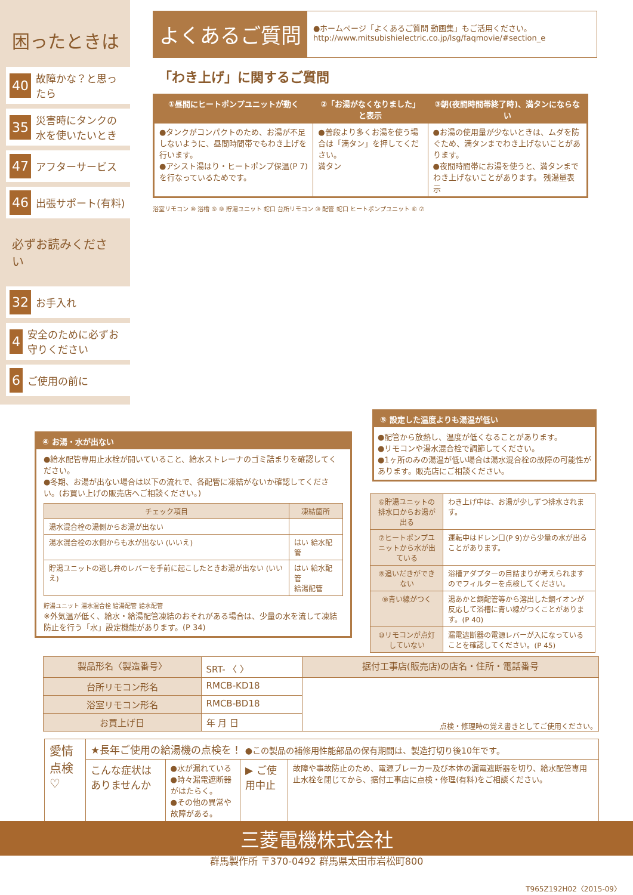困ったときは
40 故障かな？と思ったら
35 災害時にタンクの水を使いたいとき
47 アフターサービス
46 出張サポート(有料)
必ずお読みください
32 お手入れ
4 安全のために必ずお守りください
6 ご使用の前に
よくあるご質問
●ホームページ「よくあるご質問 動画集」もご活用ください。
http://www.mitsubishielectric.co.jp/lsg/faqmovie/#section_e
「わき上げ」に関するご質問
| ①昼間にヒートポンプユニットが動く | ②「お湯がなくなりました」と表示 | ③朝(夜間時間帯終了時)、満タンにならない |
| --- | --- | --- |
| ●タンクがコンパクトのため、お湯が不足しないように、昼間時間帯でもわき上げを行います。 ●アシスト湯はり・ヒートポンプ保温(P 7)を行なっているためです。 | ●普段より多くお湯を使う場合は「満タン」を押してください。 満タン | ●お湯の使用量が少ないときは、ムダを防ぐため、満タンまでわき上げないことがあります。 ●夜間時間帯にお湯を使うと、満タンまでわき上げないことがあります。 残湯量表示 |
浴室リモコン ⑩ 浴槽 ⑨ ⑧ 貯湯ユニット 蛇口 台所リモコン ⑩ 配管 蛇口 ヒートポンプユニット ⑥ ⑦
④ お湯・水が出ない
●給水配管専用止水栓が開いていること、給水ストレーナのゴミ詰まりを確認してください。
●冬期、お湯が出ない場合は以下の流れで、各配管に凍結がないか確認してください。(お買い上げの販売店へご相談ください。)
| チェック項目 | 凍結箇所 |
| --- | --- |
| 湯水混合栓の湯側からお湯が出ない | |
| 湯水混合栓の水側からも水が出ない (いいえ) | はい 給水配管 |
| 貯湯ユニットの逃し弁のレバーを手前に起こしたときお湯が出ない (いいえ) | はい 給水配管 給湯配管 |
貯湯ユニット 湯水混合栓 給湯配管 給水配管
※外気温が低く、給水・給湯配管凍結のおそれがある場合は、少量の水を流して凍結防止を行う「水」設定機能があります。(P 34)
⑤ 設定した温度よりも湯温が低い
●配管から放熱し、温度が低くなることがあります。
●リモコンや湯水混合栓で調節してください。
●1ヶ所のみの湯温が低い場合は湯水混合栓の故障の可能性があります。販売店にご相談ください。
| ⑥貯湯ユニットの排水口からお湯が出る | わき上げ中は、お湯が少しずつ排水されます。 |
| ⑦ヒートポンプユニットから水が出ている | 運転中はドレン口(P 9)から少量の水が出ることがあります。 |
| ⑧追いだきができない | 浴槽アダプターの目詰まりが考えられますのでフィルターを点検してください。 |
| ⑨青い線がつく | 湯あかと銅配管等から溶出した銅イオンが反応して浴槽に青い線がつくことがあります。(P 40) |
| ⑩リモコンが点灯していない | 漏電遮断器の電源レバーが入になっていることを確認してください。(P 45) |
| 製品形名〈製造番号〉 | SRT- 〈 〉 | 据付工事店(販売店)の店名・住所・電話番号 |
| 台所リモコン形名 | RMCB-KD18 | |
| 浴室リモコン形名 | RMCB-BD18 | |
| お買上げ日 | 年 月 日 | |
点検・修理時の覚え書きとしてご使用ください。
| 愛情点検 ♡ | ★長年ご使用の給湯機の点検を！ ●この製品の補修用性能部品の保有期間は、製造打切り後10年です。 | | | |
| | こんな症状はありませんか | ●水が漏れている ●時々漏電遮断器がはたらく。 ●その他の異常や故障がある。 | ▶ ご使用中止 | 故障や事故防止のため、電源ブレーカー及び本体の漏電遮断器を切り、給水配管専用止水栓を閉じてから、据付工事店に点検・修理(有料)をご相談ください。 |
三菱電機株式会社
群馬製作所 〒370-0492 群馬県太田市岩松町800
T965Z192H02〈2015-09〉